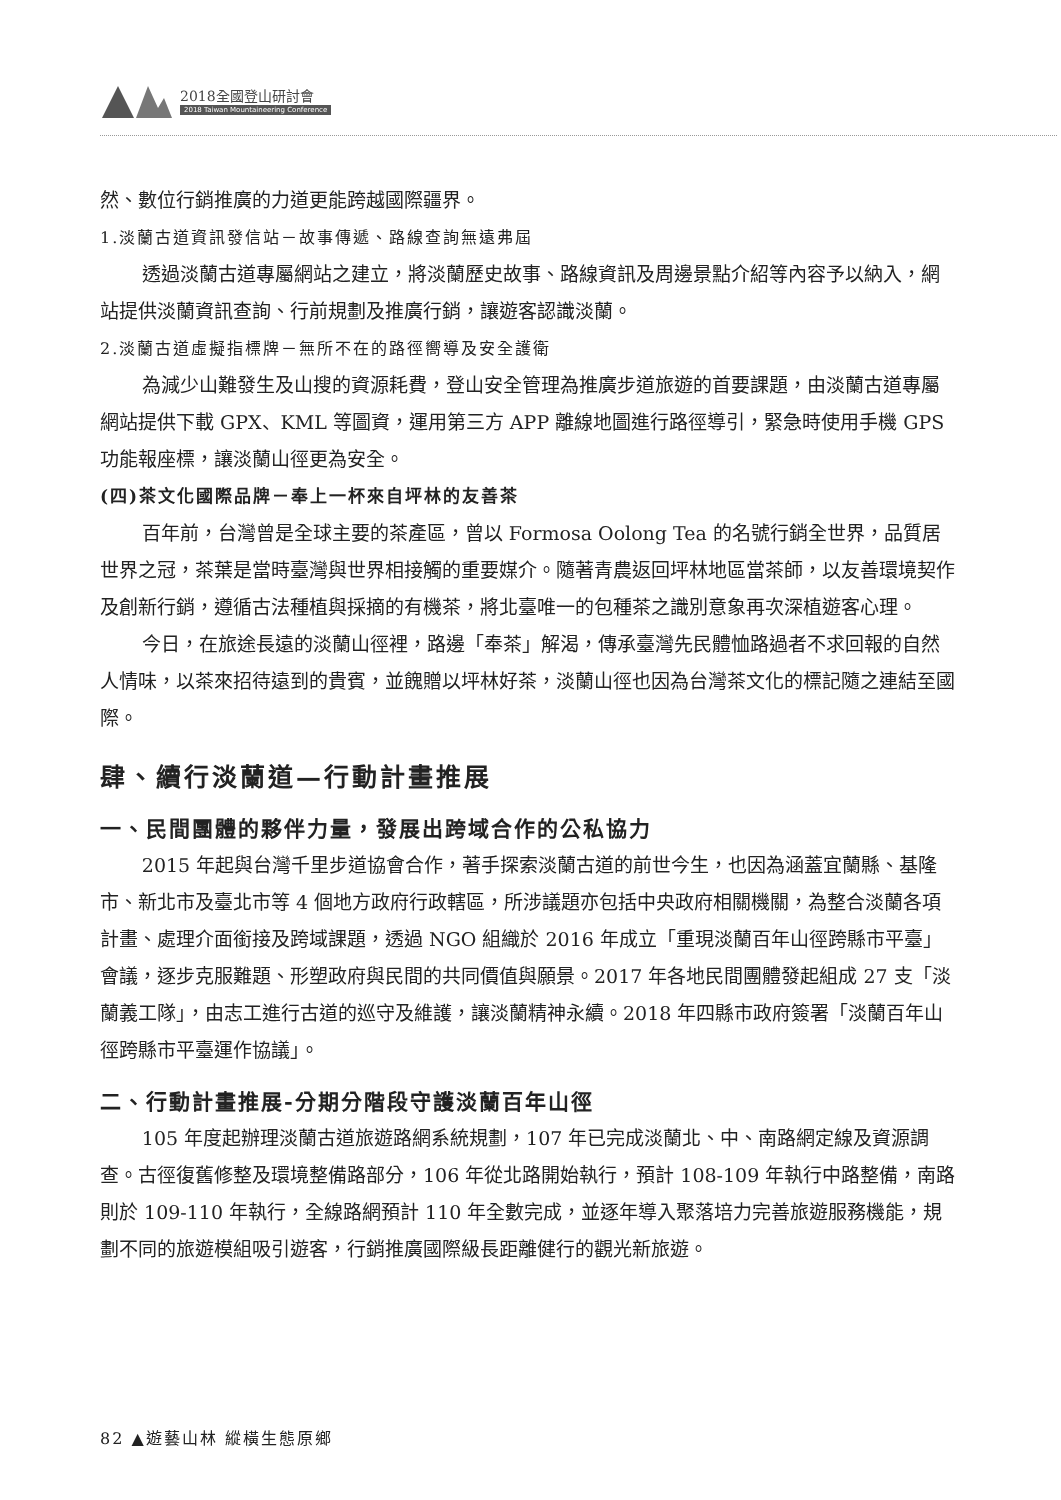2018全國登山研討會
2018 Taiwan Mountaineering Conference
然、數位行銷推廣的力道更能跨越國際疆界。
1.淡蘭古道資訊發信站－故事傳遞、路線查詢無遠弗屆
透過淡蘭古道專屬網站之建立，將淡蘭歷史故事、路線資訊及周邊景點介紹等內容予以納入，網站提供淡蘭資訊查詢、行前規劃及推廣行銷，讓遊客認識淡蘭。
2.淡蘭古道虛擬指標牌－無所不在的路徑嚮導及安全護衛
為減少山難發生及山搜的資源耗費，登山安全管理為推廣步道旅遊的首要課題，由淡蘭古道專屬網站提供下載 GPX、KML 等圖資，運用第三方 APP 離線地圖進行路徑導引，緊急時使用手機 GPS 功能報座標，讓淡蘭山徑更為安全。
(四)茶文化國際品牌－奉上一杯來自坪林的友善茶
百年前，台灣曾是全球主要的茶產區，曾以 Formosa Oolong Tea 的名號行銷全世界，品質居世界之冠，茶葉是當時臺灣與世界相接觸的重要媒介。隨著青農返回坪林地區當茶師，以友善環境契作及創新行銷，遵循古法種植與採摘的有機茶，將北臺唯一的包種茶之識別意象再次深植遊客心理。
今日，在旅途長遠的淡蘭山徑裡，路邊「奉茶」解渴，傳承臺灣先民體恤路過者不求回報的自然人情味，以茶來招待遠到的貴賓，並餽贈以坪林好茶，淡蘭山徑也因為台灣茶文化的標記隨之連結至國際。
肆、續行淡蘭道—行動計畫推展
一、民間團體的夥伴力量，發展出跨域合作的公私協力
2015 年起與台灣千里步道協會合作，著手探索淡蘭古道的前世今生，也因為涵蓋宜蘭縣、基隆市、新北市及臺北市等 4 個地方政府行政轄區，所涉議題亦包括中央政府相關機關，為整合淡蘭各項計畫、處理介面銜接及跨域課題，透過 NGO 組織於 2016 年成立「重現淡蘭百年山徑跨縣市平臺」會議，逐步克服難題、形塑政府與民間的共同價值與願景。2017 年各地民間團體發起組成 27 支「淡蘭義工隊」，由志工進行古道的巡守及維護，讓淡蘭精神永續。2018 年四縣市政府簽署「淡蘭百年山徑跨縣市平臺運作協議」。
二、行動計畫推展-分期分階段守護淡蘭百年山徑
105 年度起辦理淡蘭古道旅遊路網系統規劃，107 年已完成淡蘭北、中、南路網定線及資源調查。古徑復舊修整及環境整備路部分，106 年從北路開始執行，預計 108-109 年執行中路整備，南路則於 109-110 年執行，全線路網預計 110 年全數完成，並逐年導入聚落培力完善旅遊服務機能，規劃不同的旅遊模組吸引遊客，行銷推廣國際級長距離健行的觀光新旅遊。
82 ▲遊藝山林 縱橫生態原鄉